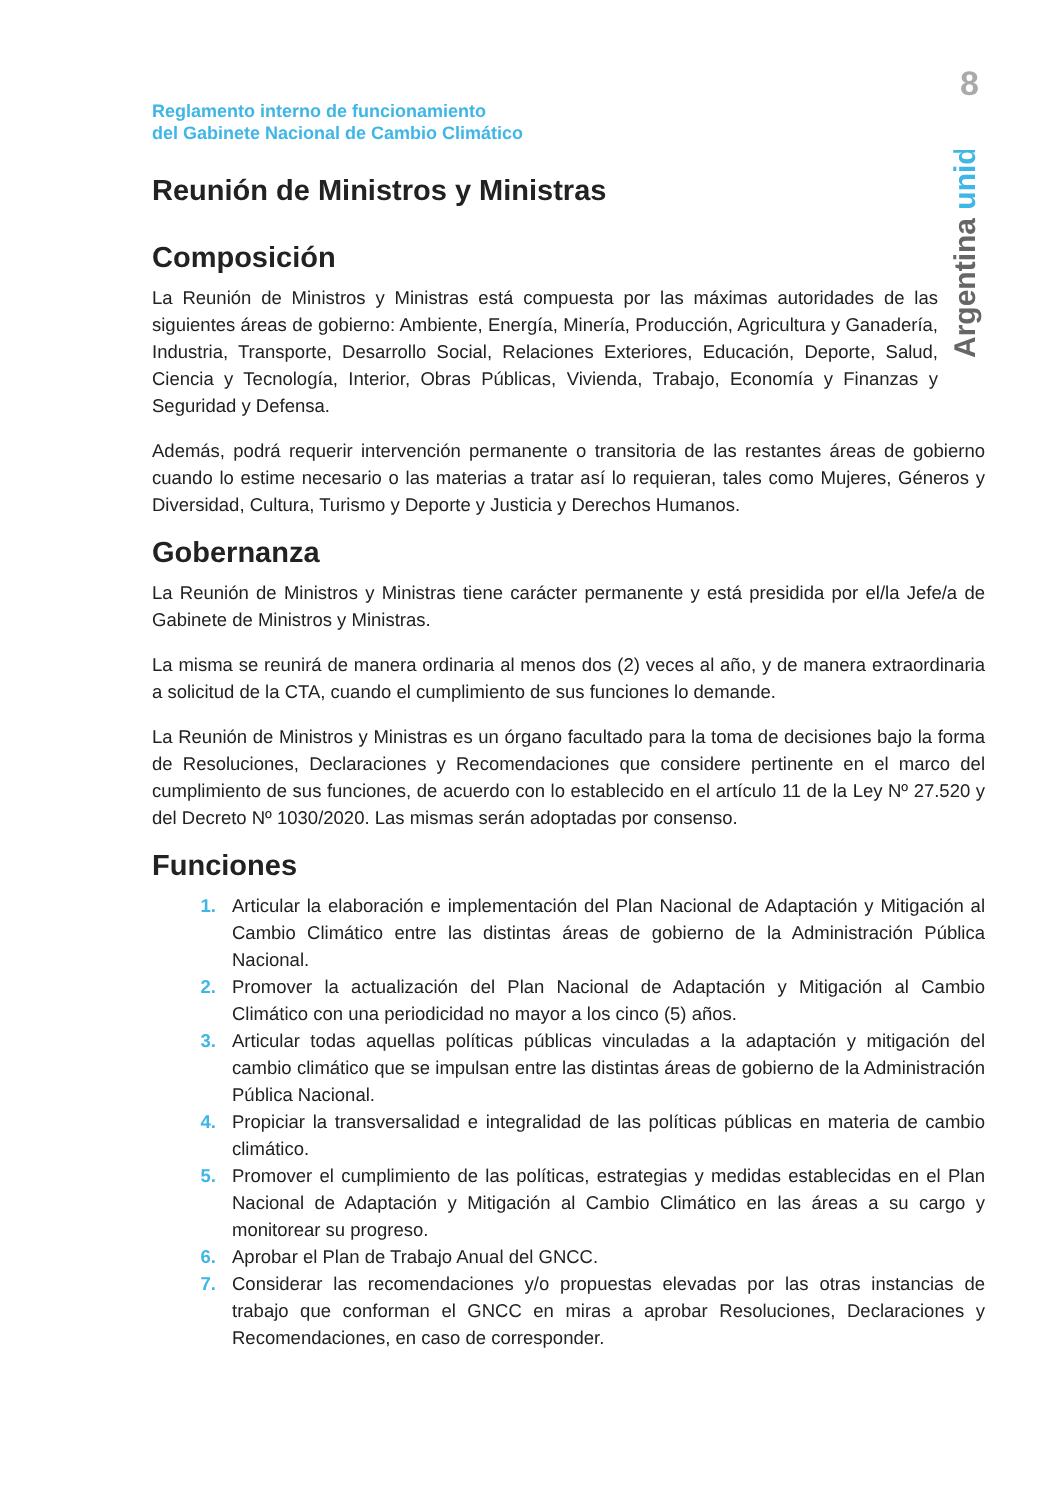8
Argentina unida
Reglamento interno de funcionamiento
del Gabinete Nacional de Cambio Climático
Reunión de Ministros y Ministras
Composición
La Reunión de Ministros y Ministras está compuesta por las máximas autoridades de las siguientes áreas de gobierno: Ambiente, Energía, Minería, Producción, Agricultura y Ganadería, Industria, Transporte, Desarrollo Social, Relaciones Exteriores, Educación, Deporte, Salud, Ciencia y Tecnología, Interior, Obras Públicas, Vivienda, Trabajo, Economía y Finanzas y Seguridad y Defensa.
Además, podrá requerir intervención permanente o transitoria de las restantes áreas de gobierno cuando lo estime necesario o las materias a tratar así lo requieran, tales como Mujeres, Géneros y Diversidad, Cultura, Turismo y Deporte y Justicia y Derechos Humanos.
Gobernanza
La Reunión de Ministros y Ministras tiene carácter permanente y está presidida por el/la Jefe/a de Gabinete de Ministros y Ministras.
La misma se reunirá de manera ordinaria al menos dos (2) veces al año, y de manera extraordinaria a solicitud de la CTA, cuando el cumplimiento de sus funciones lo demande.
La Reunión de Ministros y Ministras es un órgano facultado para la toma de decisiones bajo la forma de Resoluciones, Declaraciones y Recomendaciones que considere pertinente en el marco del cumplimiento de sus funciones, de acuerdo con lo establecido en el artículo 11 de la Ley Nº 27.520 y del Decreto Nº 1030/2020. Las mismas serán adoptadas por consenso.
Funciones
1. Articular la elaboración e implementación del Plan Nacional de Adaptación y Mitigación al Cambio Climático entre las distintas áreas de gobierno de la Administración Pública Nacional.
2. Promover la actualización del Plan Nacional de Adaptación y Mitigación al Cambio Climático con una periodicidad no mayor a los cinco (5) años.
3. Articular todas aquellas políticas públicas vinculadas a la adaptación y mitigación del cambio climático que se impulsan entre las distintas áreas de gobierno de la Administración Pública Nacional.
4. Propiciar la transversalidad e integralidad de las políticas públicas en materia de cambio climático.
5. Promover el cumplimiento de las políticas, estrategias y medidas establecidas en el Plan Nacional de Adaptación y Mitigación al Cambio Climático en las áreas a su cargo y monitorear su progreso.
6. Aprobar el Plan de Trabajo Anual del GNCC.
7. Considerar las recomendaciones y/o propuestas elevadas por las otras instancias de trabajo que conforman el GNCC en miras a aprobar Resoluciones, Declaraciones y Recomendaciones, en caso de corresponder.